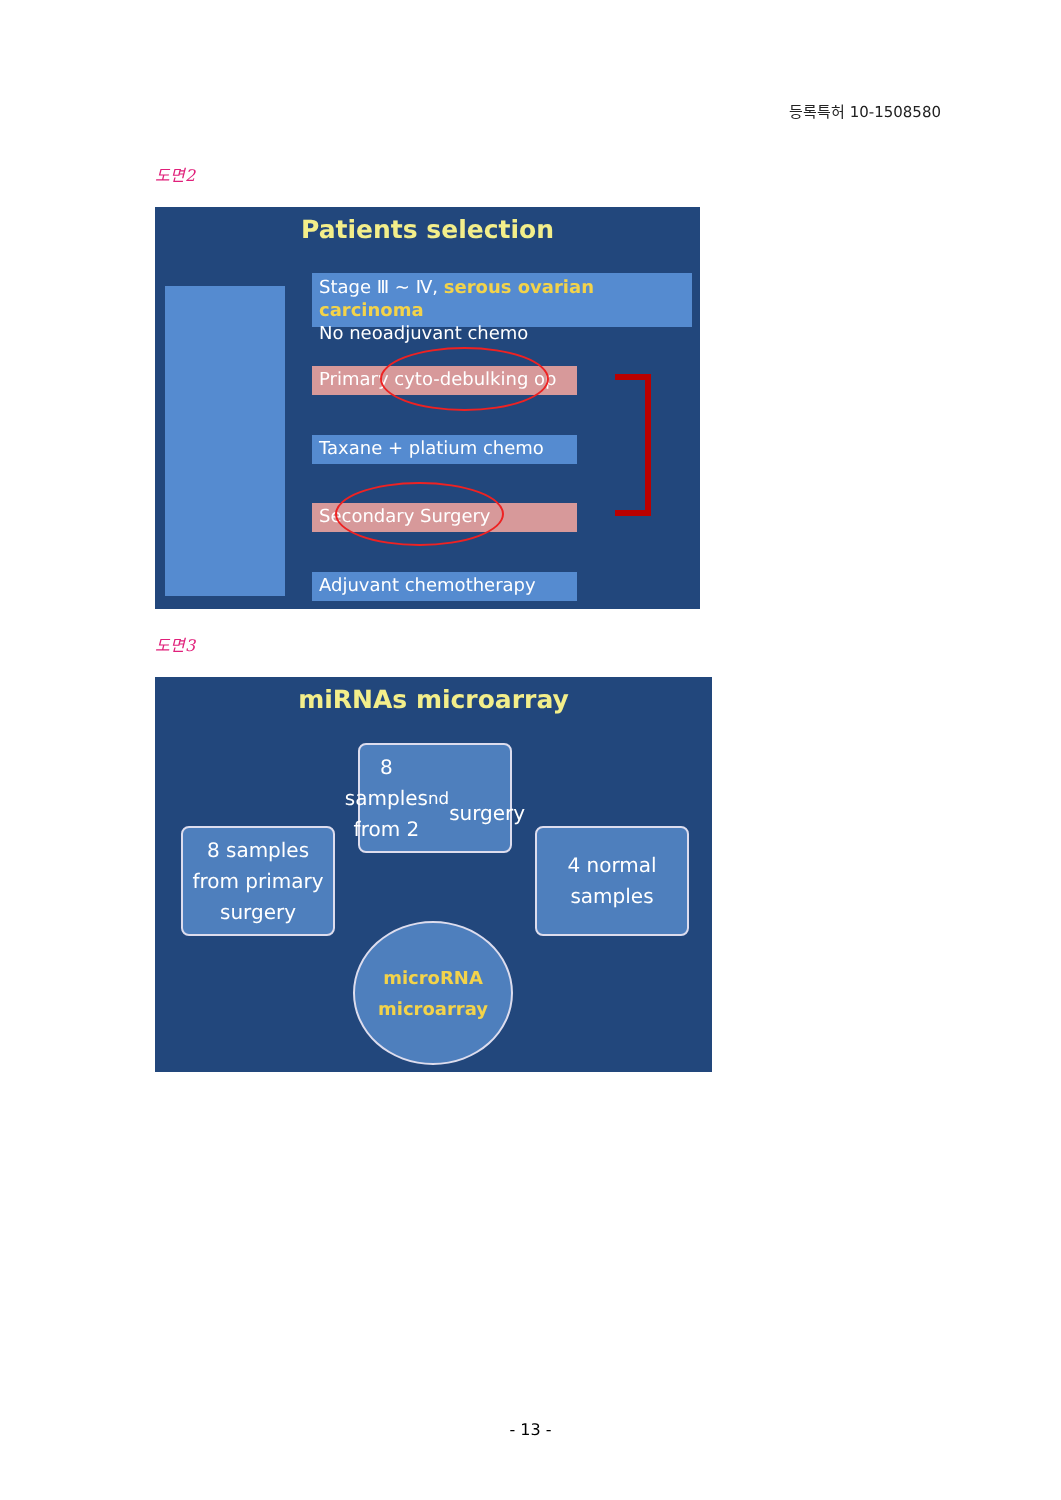등록특허 10-1508580
도면2
Patients selection
Stage Ⅲ ~ Ⅳ, serous ovarian carcinoma
No neoadjuvant chemo
Primary cyto-debulking op
Taxane + platium chemo
Secondary Surgery
Adjuvant chemotherapy
도면3
miRNAs microarray
8 samples
from 2<sup>nd</sup>
surgery
8 samples
from primary
surgery
4 normal
samples
microRNA
microarray
- 13 -